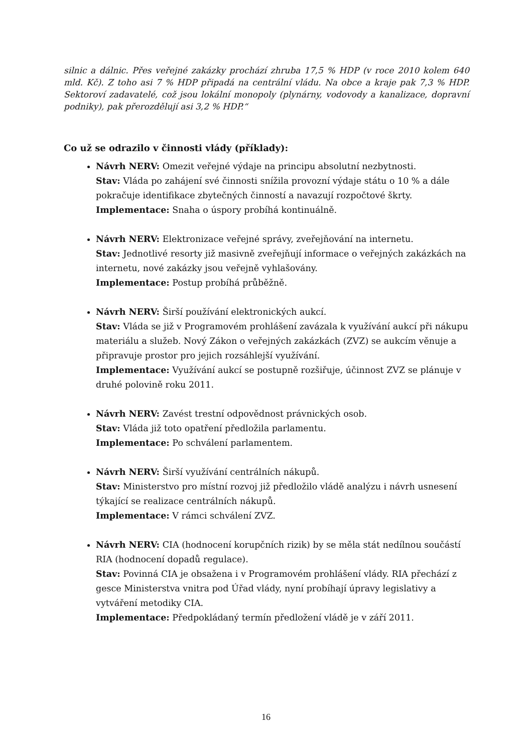silnic a dálnic. Přes veřejné zakázky prochází zhruba 17,5 % HDP (v roce 2010 kolem 640 mld. Kč). Z toho asi 7 % HDP připadá na centrální vládu. Na obce a kraje pak 7,3 % HDP. Sektoroví zadavatelé, což jsou lokální monopoly (plynárny, vodovody a kanalizace, dopravní podniky), pak přerozdělují asi 3,2 % HDP.“
Co už se odrazilo v činnosti vlády (příklady):
Návrh NERV: Omezit veřejné výdaje na principu absolutní nezbytnosti.
Stav: Vláda po zahájení své činnosti snížila provozní výdaje státu o 10 % a dále pokračuje identifikace zbytečných činností a navazují rozpočtové škrty.
Implementace: Snaha o úspory probíhá kontinuálně.
Návrh NERV: Elektronizace veřejné správy, zveřejňování na internetu.
Stav: Jednotlivé resorty již masivně zveřejňují informace o veřejných zakázkách na internetu, nové zakázky jsou veřejně vyhlašovány.
Implementace: Postup probíhá průběžně.
Návrh NERV: Širší používání elektronických aukcí.
Stav: Vláda se již v Programovém prohlášení zavázala k využívání aukcí při nákupu materiálu a služeb. Nový Zákon o veřejných zakázkách (ZVZ) se aukcím věnuje a připravuje prostor pro jejich rozsáhlejší využívání.
Implementace: Využívání aukcí se postupně rozšiřuje, účinnost ZVZ se plánuje v druhé polovině roku 2011.
Návrh NERV: Zavést trestní odpovědnost právnických osob.
Stav: Vláda již toto opatření předložila parlamentu.
Implementace: Po schválení parlamentem.
Návrh NERV: Širší využívání centrálních nákupů.
Stav: Ministerstvo pro místní rozvoj již předložilo vládě analýzu i návrh usnesení týkající se realizace centrálních nákupů.
Implementace: V rámci schválení ZVZ.
Návrh NERV: CIA (hodnocení korupčních rizik) by se měla stát nedílnou součástí RIA (hodnocení dopadů regulace).
Stav: Povinná CIA je obsažena i v Programovém prohlášení vlády. RIA přechází z gesce Ministerstva vnitra pod Úřad vlády, nyní probíhají úpravy legislativy a vytváření metodiky CIA.
Implementace: Předpokládaný termín předložení vládě je v září 2011.
16